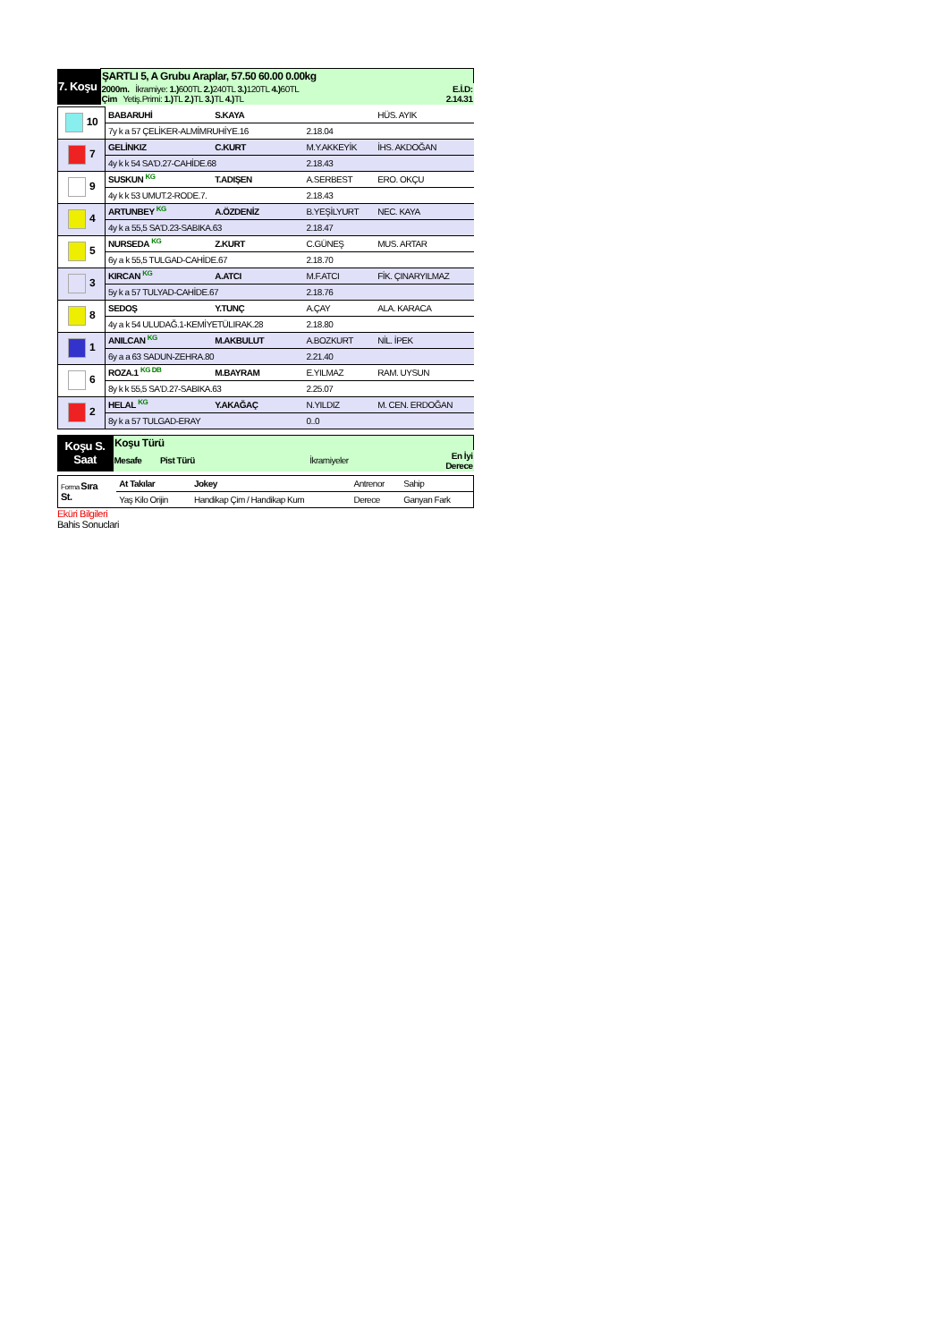| 7. Koşu | ŞARTLI 5, A Grubu Araplar, 57.50 60.00 0.00kg | |
| | 2000m. İkramiye: 1.) 600TL 2.) 240TL 3.) 120TL 4.) 60TL Çim Yetiş.Primi: 1.) TL 2.) TL 3.) TL 4.) TL | E.İ.D: 2.14.31 |
| 10 | BABARUHİ | S.KAYA | | HÜS. AYIK |
| | 7y k a 57 ÇELİKER-ALMİMRUHİYE.16 | | 2.18.04 | |
| 7 | GELİNKIZ | C.KURT | M.Y.AKKEYİK | İHS. AKDOĞAN |
| | 4y k k 54 SA'D.27-CAHİDE.68 | | 2.18.43 | |
| 9 | SUSKUN KG | T.ADIŞEN | A.SERBEST | ERO. OKÇU |
| | 4y k k 53 UMUT.2-RODE.7. | | 2.18.43 | |
| 4 | ARTUNBEY KG | A.ÖZDENİZ | B.YEŞİLYURT | NEC. KAYA |
| | 4y k a 55,5 SA'D.23-SABIKA.63 | | 2.18.47 | |
| 5 | NURSEDA KG | Z.KURT | C.GÜNEŞ | MUS. ARTAR |
| | 6y a k 55,5 TULGAD-CAHİDE.67 | | 2.18.70 | |
| 3 | KIRCAN KG | A.ATCI | M.F.ATCI | FİK. ÇINARYILMAZ |
| | 5y k a 57 TULYAD-CAHİDE.67 | | 2.18.76 | |
| 8 | SEDOŞ | Y.TUNÇ | A.ÇAY | ALA. KARACA |
| | 4y a k 54 ULUDAĞ.1-KEMİYETÜLIRAK.28 | | 2.18.80 | |
| 1 | ANILCAN KG | M.AKBULUT | A.BOZKURT | NİL. İPEK |
| | 6y a a 63 SADUN-ZEHRA.80 | | 2.21.40 | |
| 6 | ROZA.1 KG DB | M.BAYRAM | E.YILMAZ | RAM. UYSUN |
| | 8y k k 55,5 SA'D.27-SABIKA.63 | | 2.25.07 | |
| 2 | HELAL KG | Y.AKAĞAÇ | N.YILDIZ | M. CEN. ERDOĞAN |
| | 8y k a 57 TULGAD-ERAY | | 0..0 | |
| Koşu S. Saat | Koşu Türü | | |
| | Mesafe Pist Türü | İkramiyeler | En İyi Derece |
| Forma Sıra St. | At Takılar | Jokey | Antrenor | Sahip |
| | Yaş Kilo Orijin | Handikap Çim / Handikap Kum | Derece | Ganyan Fark |
Eküri Bilgileri
Bahis Sonuclari